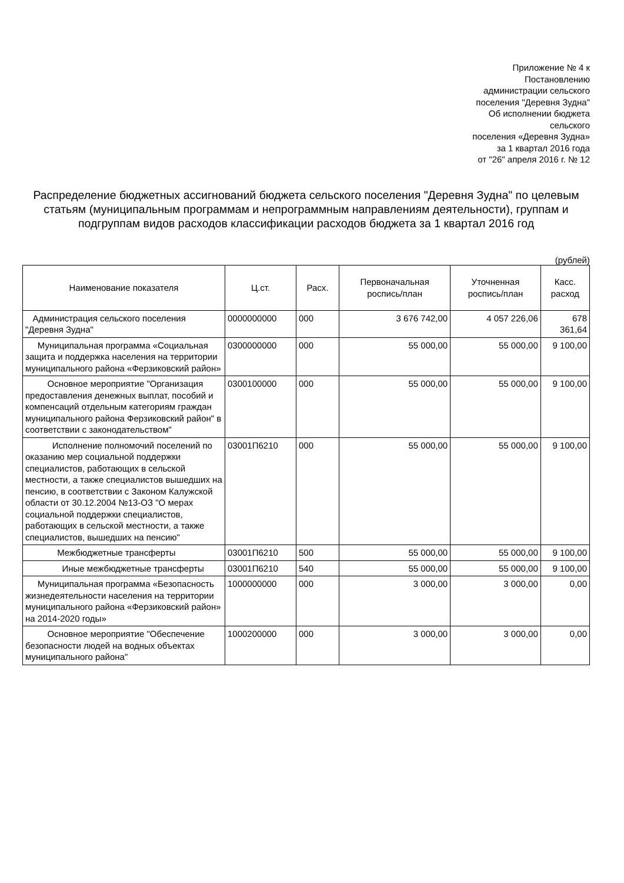Приложение № 4 к
Постановлению
администрации сельского
поселения "Деревня Зудна"
Об исполнении бюджета
сельского
поселения «Деревня Зудна»
за 1 квартал 2016 года
от "26" апреля 2016 г. № 12
Распределение бюджетных ассигнований бюджета сельского поселения "Деревня Зудна" по целевым статьям (муниципальным программам и непрограммным направлениям деятельности), группам и подгруппам видов расходов классификации расходов бюджета за 1 квартал 2016 год
(рублей)
| Наименование показателя | Ц.ст. | Расх. | Первоначальная роспись/план | Уточненная роспись/план | Касс. расход |
| --- | --- | --- | --- | --- | --- |
| Администрация сельского поселения "Деревня Зудна" | 0000000000 | 000 | 3 676 742,00 | 4 057 226,06 | 678 361,64 |
| Муниципальная программа «Социальная защита и поддержка населения на территории муниципального района «Ферзиковский район» | 0300000000 | 000 | 55 000,00 | 55 000,00 | 9 100,00 |
| Основное мероприятие "Организация предоставления денежных выплат, пособий и компенсаций отдельным категориям граждан муниципального района Ферзиковский район" в соответствии с законодательством" | 0300100000 | 000 | 55 000,00 | 55 000,00 | 9 100,00 |
| Исполнение полномочий поселений по оказанию мер социальной поддержки специалистов, работающих в сельской местности, а также специалистов вышедших на пенсию, в соответствии с Законом Калужской области от 30.12.2004 №13-ОЗ "О мерах социальной поддержки специалистов, работающих в сельской местности, а также специалистов, вышедших на пенсию" | 03001П6210 | 000 | 55 000,00 | 55 000,00 | 9 100,00 |
| Межбюджетные трансферты | 03001П6210 | 500 | 55 000,00 | 55 000,00 | 9 100,00 |
| Иные межбюджетные трансферты | 03001П6210 | 540 | 55 000,00 | 55 000,00 | 9 100,00 |
| Муниципальная программа «Безопасность жизнедеятельности населения на территории муниципального района «Ферзиковский район» на 2014-2020 годы» | 1000000000 | 000 | 3 000,00 | 3 000,00 | 0,00 |
| Основное мероприятие "Обеспечение безопасности людей на водных объектах муниципального района" | 1000200000 | 000 | 3 000,00 | 3 000,00 | 0,00 |